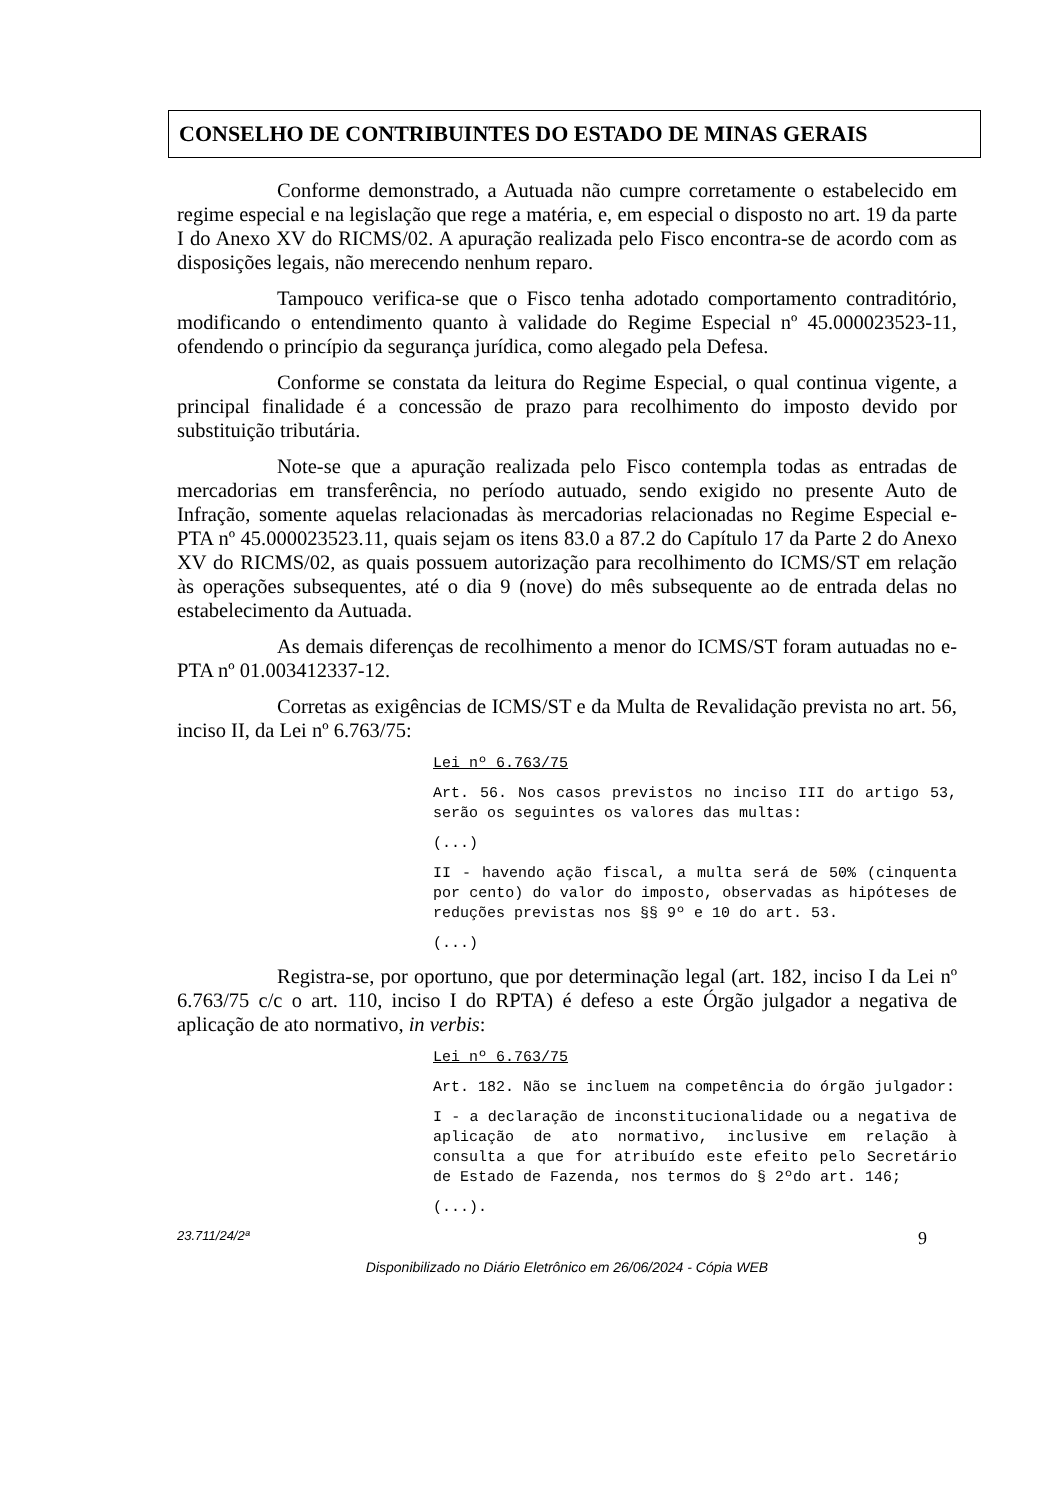CONSELHO DE CONTRIBUINTES DO ESTADO DE MINAS GERAIS
Conforme demonstrado, a Autuada não cumpre corretamente o estabelecido em regime especial e na legislação que rege a matéria, e, em especial o disposto no art. 19 da parte I do Anexo XV do RICMS/02. A apuração realizada pelo Fisco encontra-se de acordo com as disposições legais, não merecendo nenhum reparo.
Tampouco verifica-se que o Fisco tenha adotado comportamento contraditório, modificando o entendimento quanto à validade do Regime Especial nº 45.000023523-11, ofendendo o princípio da segurança jurídica, como alegado pela Defesa.
Conforme se constata da leitura do Regime Especial, o qual continua vigente, a principal finalidade é a concessão de prazo para recolhimento do imposto devido por substituição tributária.
Note-se que a apuração realizada pelo Fisco contempla todas as entradas de mercadorias em transferência, no período autuado, sendo exigido no presente Auto de Infração, somente aquelas relacionadas às mercadorias relacionadas no Regime Especial e-PTA nº 45.000023523.11, quais sejam os itens 83.0 a 87.2 do Capítulo 17 da Parte 2 do Anexo XV do RICMS/02, as quais possuem autorização para recolhimento do ICMS/ST em relação às operações subsequentes, até o dia 9 (nove) do mês subsequente ao de entrada delas no estabelecimento da Autuada.
As demais diferenças de recolhimento a menor do ICMS/ST foram autuadas no e-PTA nº 01.003412337-12.
Corretas as exigências de ICMS/ST e da Multa de Revalidação prevista no art. 56, inciso II, da Lei nº 6.763/75:
Lei nº 6.763/75
Art. 56. Nos casos previstos no inciso III do artigo 53, serão os seguintes os valores das multas:
(...)
II - havendo ação fiscal, a multa será de 50% (cinquenta por cento) do valor do imposto, observadas as hipóteses de reduções previstas nos §§ 9º e 10 do art. 53.
(...)
Registra-se, por oportuno, que por determinação legal (art. 182, inciso I da Lei nº 6.763/75 c/c o art. 110, inciso I do RPTA) é defeso a este Órgão julgador a negativa de aplicação de ato normativo, in verbis:
Lei nº 6.763/75
Art. 182. Não se incluem na competência do órgão julgador:
I - a declaração de inconstitucionalidade ou a negativa de aplicação de ato normativo, inclusive em relação à consulta a que for atribuído este efeito pelo Secretário de Estado de Fazenda, nos termos do § 2ºdo art. 146;
(...).
23.711/24/2ª 9
Disponibilizado no Diário Eletrônico em 26/06/2024 - Cópia WEB